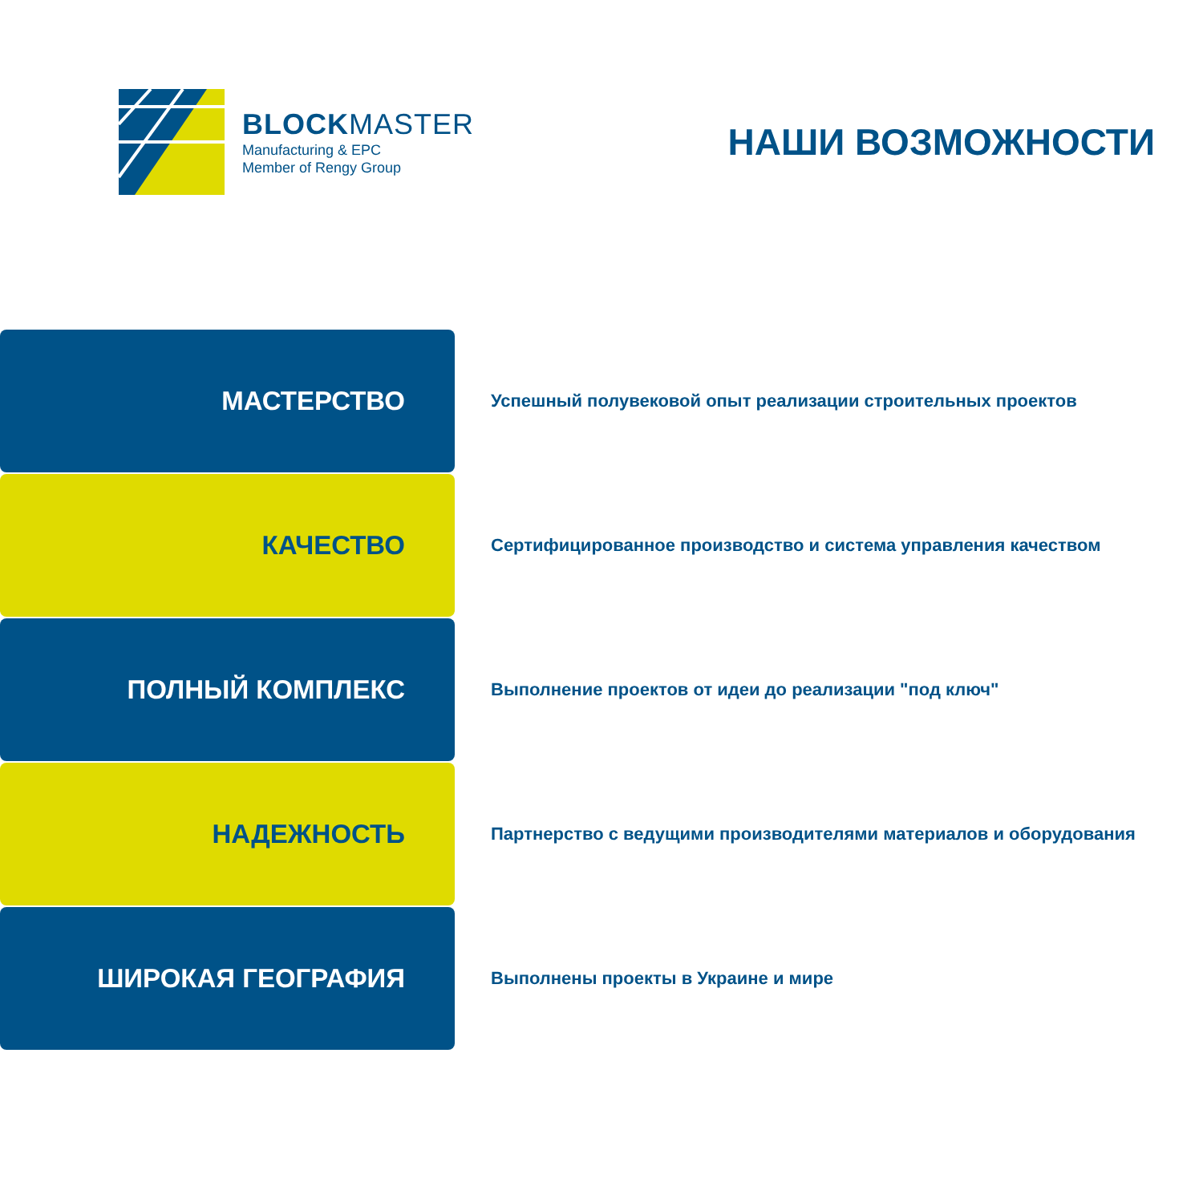BLOCKMASTER
Manufacturing & EPC
Member of Rengy Group
НАШИ ВОЗМОЖНОСТИ
МАСТЕРСТВО
Успешный полувековой опыт реализации строительных проектов
КАЧЕСТВО
Сертифицированное производство и система управления качеством
ПОЛНЫЙ КОМПЛЕКС
Выполнение проектов от идеи до реализации "под ключ"
НАДЕЖНОСТЬ
Партнерство с ведущими производителями материалов и оборудования
ШИРОКАЯ ГЕОГРАФИЯ
Выполнены проекты в Украине и мире